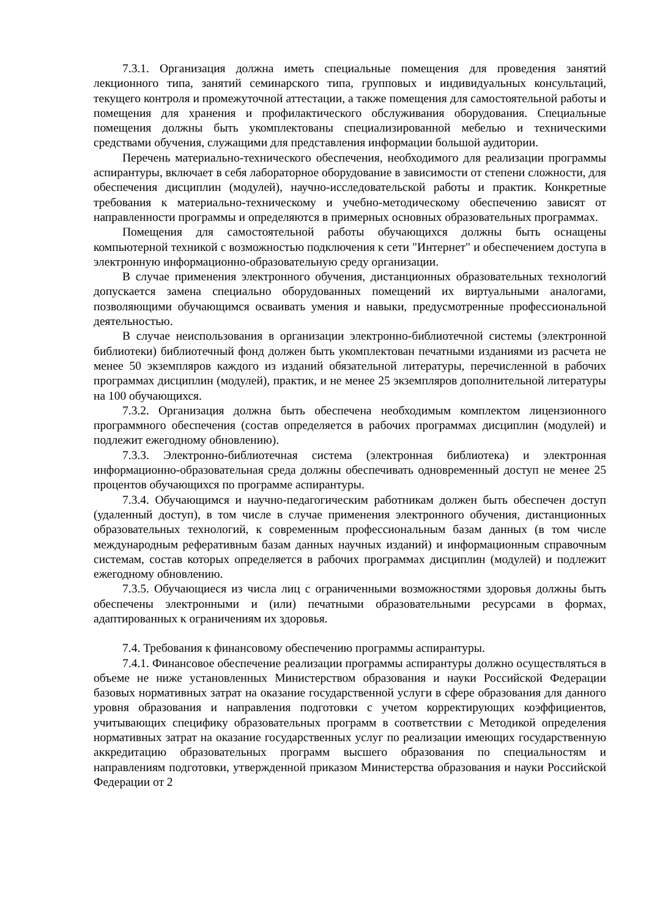7.3.1. Организация должна иметь специальные помещения для проведения занятий лекционного типа, занятий семинарского типа, групповых и индивидуальных консультаций, текущего контроля и промежуточной аттестации, а также помещения для самостоятельной работы и помещения для хранения и профилактического обслуживания оборудования. Специальные помещения должны быть укомплектованы специализированной мебелью и техническими средствами обучения, служащими для представления информации большой аудитории.
Перечень материально-технического обеспечения, необходимого для реализации программы аспирантуры, включает в себя лабораторное оборудование в зависимости от степени сложности, для обеспечения дисциплин (модулей), научно-исследовательской работы и практик. Конкретные требования к материально-техническому и учебно-методическому обеспечению зависят от направленности программы и определяются в примерных основных образовательных программах.
Помещения для самостоятельной работы обучающихся должны быть оснащены компьютерной техникой с возможностью подключения к сети "Интернет" и обеспечением доступа в электронную информационно-образовательную среду организации.
В случае применения электронного обучения, дистанционных образовательных технологий допускается замена специально оборудованных помещений их виртуальными аналогами, позволяющими обучающимся осваивать умения и навыки, предусмотренные профессиональной деятельностью.
В случае неиспользования в организации электронно-библиотечной системы (электронной библиотеки) библиотечный фонд должен быть укомплектован печатными изданиями из расчета не менее 50 экземпляров каждого из изданий обязательной литературы, перечисленной в рабочих программах дисциплин (модулей), практик, и не менее 25 экземпляров дополнительной литературы на 100 обучающихся.
7.3.2. Организация должна быть обеспечена необходимым комплектом лицензионного программного обеспечения (состав определяется в рабочих программах дисциплин (модулей) и подлежит ежегодному обновлению).
7.3.3. Электронно-библиотечная система (электронная библиотека) и электронная информационно-образовательная среда должны обеспечивать одновременный доступ не менее 25 процентов обучающихся по программе аспирантуры.
7.3.4. Обучающимся и научно-педагогическим работникам должен быть обеспечен доступ (удаленный доступ), в том числе в случае применения электронного обучения, дистанционных образовательных технологий, к современным профессиональным базам данных (в том числе международным реферативным базам данных научных изданий) и информационным справочным системам, состав которых определяется в рабочих программах дисциплин (модулей) и подлежит ежегодному обновлению.
7.3.5. Обучающиеся из числа лиц с ограниченными возможностями здоровья должны быть обеспечены электронными и (или) печатными образовательными ресурсами в формах, адаптированных к ограничениям их здоровья.
7.4. Требования к финансовому обеспечению программы аспирантуры.
7.4.1. Финансовое обеспечение реализации программы аспирантуры должно осуществляться в объеме не ниже установленных Министерством образования и науки Российской Федерации базовых нормативных затрат на оказание государственной услуги в сфере образования для данного уровня образования и направления подготовки с учетом корректирующих коэффициентов, учитывающих специфику образовательных программ в соответствии с Методикой определения нормативных затрат на оказание государственных услуг по реализации имеющих государственную аккредитацию образовательных программ высшего образования по специальностям и направлениям подготовки, утвержденной приказом Министерства образования и науки Российской Федерации от 2